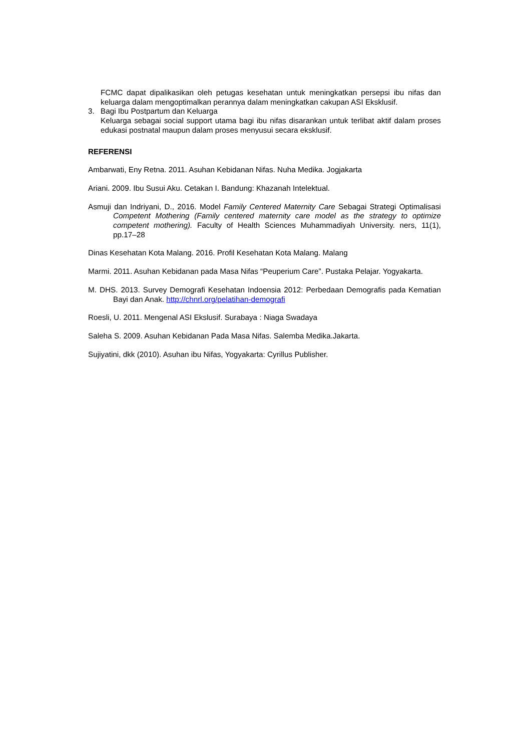FCMC dapat dipalikasikan oleh petugas kesehatan untuk meningkatkan persepsi ibu nifas dan keluarga dalam mengoptimalkan perannya dalam meningkatkan cakupan ASI Eksklusif.
3. Bagi Ibu Postpartum dan Keluarga
Keluarga sebagai social support utama bagi ibu nifas disarankan untuk terlibat aktif dalam proses edukasi postnatal maupun dalam proses menyusui secara eksklusif.
REFERENSI
Ambarwati, Eny Retna. 2011. Asuhan Kebidanan Nifas. Nuha Medika. Jogjakarta
Ariani. 2009. Ibu Susui Aku. Cetakan I. Bandung: Khazanah Intelektual.
Asmuji dan Indriyani, D., 2016. Model Family Centered Maternity Care Sebagai Strategi Optimalisasi Competent Mothering (Family centered maternity care model as the strategy to optimize competent mothering). Faculty of Health Sciences Muhammadiyah University. ners, 11(1), pp.17–28
Dinas Kesehatan Kota Malang. 2016. Profil Kesehatan Kota Malang. Malang
Marmi. 2011. Asuhan Kebidanan pada Masa Nifas “Peuperium Care”. Pustaka Pelajar. Yogyakarta.
M. DHS. 2013. Survey Demografi Kesehatan Indoensia 2012: Perbedaan Demografis pada Kematian Bayi dan Anak. http://chnrl.org/pelatihan-demografi
Roesli, U. 2011. Mengenal ASI Ekslusif. Surabaya : Niaga Swadaya
Saleha S. 2009. Asuhan Kebidanan Pada Masa Nifas. Salemba Medika.Jakarta.
Sujiyatini, dkk (2010). Asuhan ibu Nifas, Yogyakarta: Cyrillus Publisher.